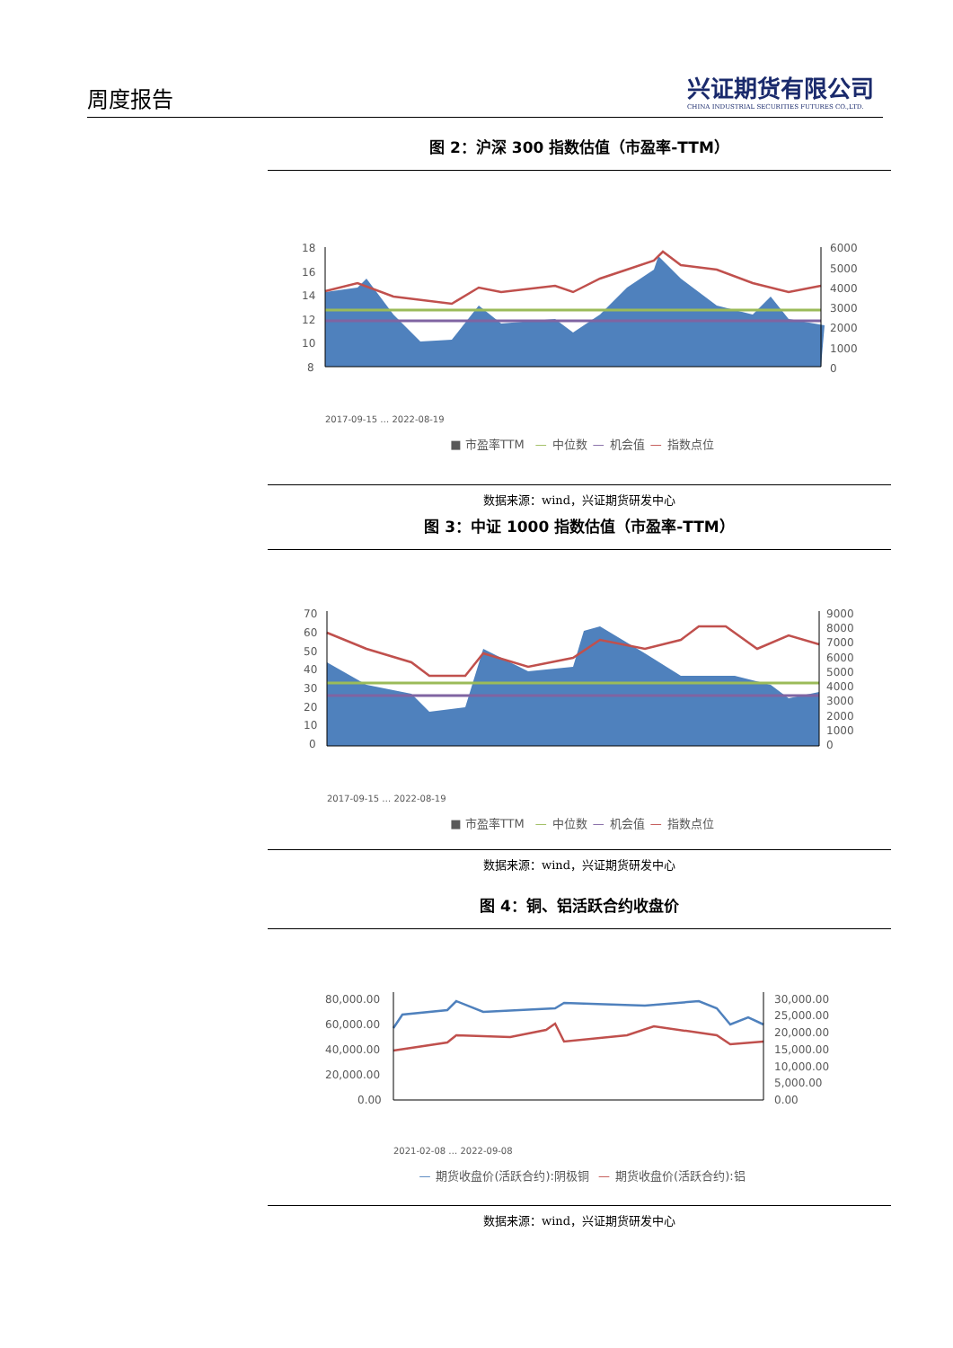周度报告
兴证期货有限公司
CHINA INDUSTRIAL SECURITIES FUTURES CO.,LTD.
图 2：沪深 300 指数估值（市盈率-TTM）
18
16
14
12
10
8
6000
5000
4000
3000
2000
1000
0
2017-09-15 … 2022-08-19
■ 市盈率TTM — 中位数 — 机会值 — 指数点位
数据来源：wind，兴证期货研发中心
图 3：中证 1000 指数估值（市盈率-TTM）
70
60
50
40
30
20
10
0
9000
8000
7000
6000
5000
4000
3000
2000
1000
0
2017-09-15 … 2022-08-19
■ 市盈率TTM — 中位数 — 机会值 — 指数点位
数据来源：wind，兴证期货研发中心
图 4：铜、铝活跃合约收盘价
80,000.00
60,000.00
40,000.00
20,000.00
0.00
30,000.00
25,000.00
20,000.00
15,000.00
10,000.00
5,000.00
0.00
2021-02-08 … 2022-09-08
— 期货收盘价(活跃合约):阴极铜 — 期货收盘价(活跃合约):铝
数据来源：wind，兴证期货研发中心